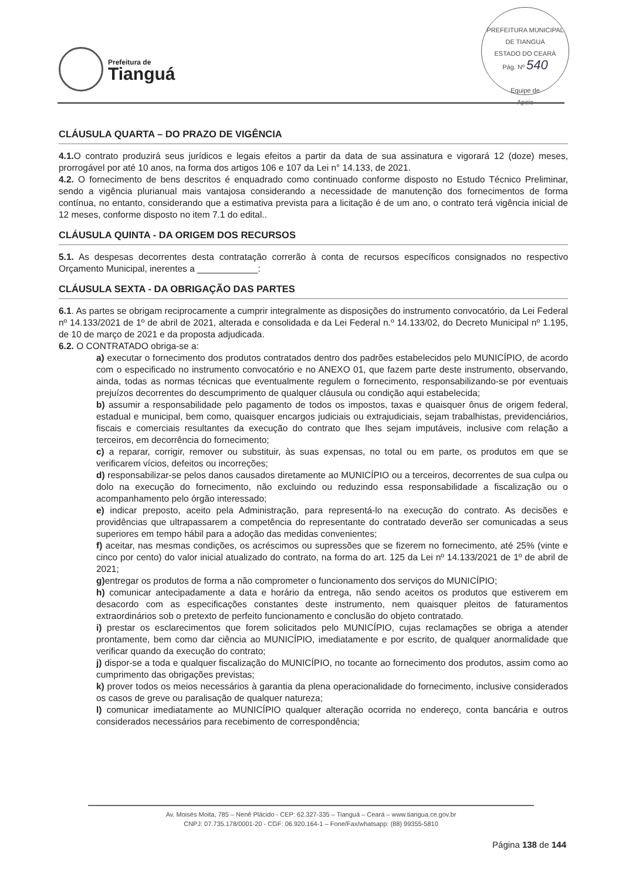Prefeitura de
Tianguá
PREFEITURA MUNICIPAL DE TIANGUÁ
ESTADO DO CEARÁ
Pág. Nº 540
Equipe de
Apoio
CLÁUSULA QUARTA – DO PRAZO DE VIGÊNCIA
4.1. O contrato produzirá seus jurídicos e legais efeitos a partir da data de sua assinatura e vigorará 12 (doze) meses, prorrogável por até 10 anos, na forma dos artigos 106 e 107 da Lei n° 14.133, de 2021.
4.2. O fornecimento de bens descritos é enquadrado como continuado conforme disposto no Estudo Técnico Preliminar, sendo a vigência plurianual mais vantajosa considerando a necessidade de manutenção dos fornecimentos de forma contínua, no entanto, considerando que a estimativa prevista para a licitação é de um ano, o contrato terá vigência inicial de 12 meses, conforme disposto no item 7.1 do edital..
CLÁUSULA QUINTA - DA ORIGEM DOS RECURSOS
5.1. As despesas decorrentes desta contratação correrão à conta de recursos específicos consignados no respectivo Orçamento Municipal, inerentes a ____________:
CLÁUSULA SEXTA - DA OBRIGAÇÃO DAS PARTES
6.1. As partes se obrigam reciprocamente a cumprir integralmente as disposições do instrumento convocatório, da Lei Federal nº 14.133/2021 de 1º de abril de 2021, alterada e consolidada e da Lei Federal n.º 14.133/02, do Decreto Municipal nº 1.195, de 10 de março de 2021 e da proposta adjudicada.
6.2. O CONTRATADO obriga-se a:
a) executar o fornecimento dos produtos contratados dentro dos padrões estabelecidos pelo MUNICÍPIO, de acordo com o especificado no instrumento convocatório e no ANEXO 01, que fazem parte deste instrumento, observando, ainda, todas as normas técnicas que eventualmente regulem o fornecimento, responsabilizando-se por eventuais prejuízos decorrentes do descumprimento de qualquer cláusula ou condição aqui estabelecida;
b) assumir a responsabilidade pelo pagamento de todos os impostos, taxas e quaisquer ônus de origem federal, estadual e municipal, bem como, quaisquer encargos judiciais ou extrajudiciais, sejam trabalhistas, previdenciários, fiscais e comerciais resultantes da execução do contrato que lhes sejam imputáveis, inclusive com relação a terceiros, em decorrência do fornecimento;
c) a reparar, corrigir, remover ou substituir, às suas expensas, no total ou em parte, os produtos em que se verificarem vícios, defeitos ou incorreções;
d) responsabilizar-se pelos danos causados diretamente ao MUNICÍPIO ou a terceiros, decorrentes de sua culpa ou dolo na execução do fornecimento, não excluindo ou reduzindo essa responsabilidade a fiscalização ou o acompanhamento pelo órgão interessado;
e) indicar preposto, aceito pela Administração, para representá-lo na execução do contrato. As decisões e providências que ultrapassarem a competência do representante do contratado deverão ser comunicadas a seus superiores em tempo hábil para a adoção das medidas convenientes;
f) aceitar, nas mesmas condições, os acréscimos ou supressões que se fizerem no fornecimento, até 25% (vinte e cinco por cento) do valor inicial atualizado do contrato, na forma do art. 125 da Lei nº 14.133/2021 de 1º de abril de 2021;
g) entregar os produtos de forma a não comprometer o funcionamento dos serviços do MUNICÍPIO;
h) comunicar antecipadamente a data e horário da entrega, não sendo aceitos os produtos que estiverem em desacordo com as especificações constantes deste instrumento, nem quaisquer pleitos de faturamentos extraordinários sob o pretexto de perfeito funcionamento e conclusão do objeto contratado.
i) prestar os esclarecimentos que forem solicitados pelo MUNICÍPIO, cujas reclamações se obriga a atender prontamente, bem como dar ciência ao MUNICÍPIO, imediatamente e por escrito, de qualquer anormalidade que verificar quando da execução do contrato;
j) dispor-se a toda e qualquer fiscalização do MUNICÍPIO, no tocante ao fornecimento dos produtos, assim como ao cumprimento das obrigações previstas;
k) prover todos os meios necessários à garantia da plena operacionalidade do fornecimento, inclusive considerados os casos de greve ou paralisação de qualquer natureza;
l) comunicar imediatamente ao MUNICÍPIO qualquer alteração ocorrida no endereço, conta bancária e outros considerados necessários para recebimento de correspondência;
Av. Moisés Moita, 785 – Nenê Plácido - CEP: 62.327-335 – Tianguá – Ceará – www.tiangua.ce.gov.br
CNPJ: 07.735.178/0001-20 - CGF: 06.920.164-1 – Fone/Fax/whatsapp: (88) 99355-5810
Página 138 de 144